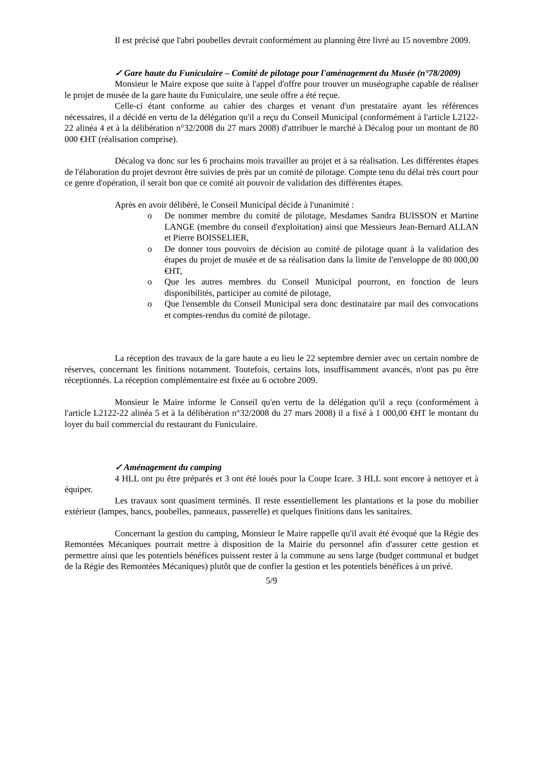Il est précisé que l'abri poubelles devrait conformément au planning être livré au 15 novembre 2009.
✓ Gare haute du Funiculaire – Comité de pilotage pour l'aménagement du Musée (n°78/2009)
Monsieur le Maire expose que suite à l'appel d'offre pour trouver un muséographe capable de réaliser le projet de musée de la gare haute du Funiculaire, une seule offre a été reçue.
Celle-ci étant conforme au cahier des charges et venant d'un prestataire ayant les références nécessaires, il a décidé en vertu de la délégation qu'il a reçu du Conseil Municipal (conformément à l'article L2122-22 alinéa 4 et à la délibération n°32/2008 du 27 mars 2008) d'attribuer le marché à Décalog pour un montant de 80 000 €HT (réalisation comprise).
Décalog va donc sur les 6 prochains mois travailler au projet et à sa réalisation. Les différentes étapes de l'élaboration du projet devront être suivies de près par un comité de pilotage. Compte tenu du délai très court pour ce genre d'opération, il serait bon que ce comité ait pouvoir de validation des différentes étapes.
Après en avoir délibéré, le Conseil Municipal décide à l'unanimité :
o De nommer membre du comité de pilotage, Mesdames Sandra BUISSON et Martine LANGE (membre du conseil d'exploitation) ainsi que Messieurs Jean-Bernard ALLAN et Pierre BOISSELIER,
o De donner tous pouvoirs de décision au comité de pilotage quant à la validation des étapes du projet de musée et de sa réalisation dans la limite de l'enveloppe de 80 000,00 €HT,
o Que les autres membres du Conseil Municipal pourront, en fonction de leurs disponibilités, participer au comité de pilotage,
o Que l'ensemble du Conseil Municipal sera donc destinataire par mail des convocations et comptes-rendus du comité de pilotage.
La réception des travaux de la gare haute a eu lieu le 22 septembre dernier avec un certain nombre de réserves, concernant les finitions notamment. Toutefois, certains lots, insuffisamment avancés, n'ont pas pu être réceptionnés. La réception complémentaire est fixée au 6 octobre 2009.
Monsieur le Maire informe le Conseil qu'en vertu de la délégation qu'il a reçu (conformément à l'article L2122-22 alinéa 5 et à la délibération n°32/2008 du 27 mars 2008) il a fixé à 1 000,00 €HT le montant du loyer du bail commercial du restaurant du Funiculaire.
✓ Aménagement du camping
4 HLL ont pu être préparés et 3 ont été loués pour la Coupe Icare. 3 HLL sont encore à nettoyer et à équiper.
Les travaux sont quasiment terminés. Il reste essentiellement les plantations et la pose du mobilier extérieur (lampes, bancs, poubelles, panneaux, passerelle) et quelques finitions dans les sanitaires.
Concernant la gestion du camping, Monsieur le Maire rappelle qu'il avait été évoqué que la Régie des Remontées Mécaniques pourrait mettre à disposition de la Mairie du personnel afin d'assurer cette gestion et permettre ainsi que les potentiels bénéfices puissent rester à la commune au sens large (budget communal et budget de la Régie des Remontées Mécaniques) plutôt que de confier la gestion et les potentiels bénéfices à un privé.
5/9